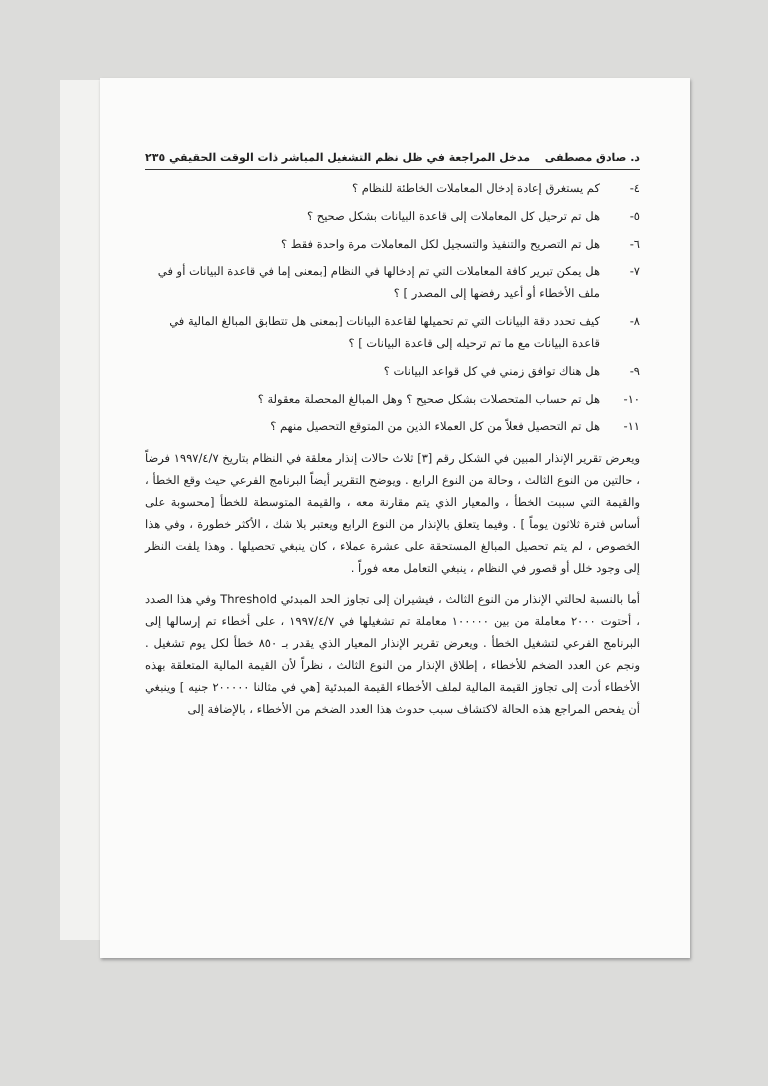د. صادق مصطفى مدخل المراجعة في ظل نظم التشغيل المباشر ذات الوقت الحقيقي ٢٣٥
٤- كم يستغرق إعادة إدخال المعاملات الخاطئة للنظام ؟
٥- هل تم ترحيل كل المعاملات إلى قاعدة البيانات بشكل صحيح ؟
٦- هل تم التصريح والتنفيذ والتسجيل لكل المعاملات مرة واحدة فقط ؟
٧- هل يمكن تبرير كافة المعاملات التي تم إدخالها في النظام [بمعنى إما في قاعدة البيانات أو في ملف الأخطاء أو أعيد رفضها إلى المصدر ] ؟
٨- كيف تحدد دقة البيانات التي تم تحميلها لقاعدة البيانات [بمعنى هل تتطابق المبالغ المالية في قاعدة البيانات مع ما تم ترحيله إلى قاعدة البيانات ] ؟
٩- هل هناك توافق زمني في كل قواعد البيانات ؟
١٠- هل تم حساب المتحصلات بشكل صحيح ؟ وهل المبالغ المحصلة معقولة ؟
١١- هل تم التحصيل فعلاً من كل العملاء الذين من المتوقع التحصيل منهم ؟
ويعرض تقرير الإنذار المبين في الشكل رقم [٣] ثلاث حالات إنذار معلقة في النظام بتاريخ ١٩٩٧/٤/٧ فرضاً ، حالتين من النوع الثالث ، وحالة من النوع الرابع . ويوضح التقرير أيضاً البرنامج الفرعي حيث وقع الخطأ ، والقيمة التي سببت الخطأ ، والمعيار الذي يتم مقارنة معه ، والقيمة المتوسطة للخطأ [محسوبة على أساس فترة ثلاثون يوماً ] . وفيما يتعلق بالإنذار من النوع الرابع ويعتبر بلا شك ، الأكثر خطورة ، وفي هذا الخصوص ، لم يتم تحصيل المبالغ المستحقة على عشرة عملاء ، كان ينبغي تحصيلها . وهذا يلفت النظر إلى وجود خلل أو قصور في النظام ، ينبغي التعامل معه فوراً .
أما بالنسبة لحالتي الإنذار من النوع الثالث ، فيشيران إلى تجاوز الحد المبدئي Threshold وفي هذا الصدد ، أحتوت ٢٠٠٠ معاملة من بين ١٠٠٠٠٠ معاملة تم تشغيلها في ١٩٩٧/٤/٧ ، على أخطاء تم إرسالها إلى البرنامج الفرعي لتشغيل الخطأ . ويعرض تقرير الإنذار المعيار الذي يقدر بـ ٨٥٠ خطأ لكل يوم تشغيل . ونجم عن العدد الضخم للأخطاء ، إطلاق الإنذار من النوع الثالث ، نظراً لأن القيمة المالية المتعلقة بهذه الأخطاء أدت إلى تجاوز القيمة المالية لملف الأخطاء القيمة المبدئية [هي في مثالنا ٢٠٠٠٠٠ جنيه ] وينبغي أن يفحص المراجع هذه الحالة لاكتشاف سبب حدوث هذا العدد الضخم من الأخطاء ، بالإضافة إلى